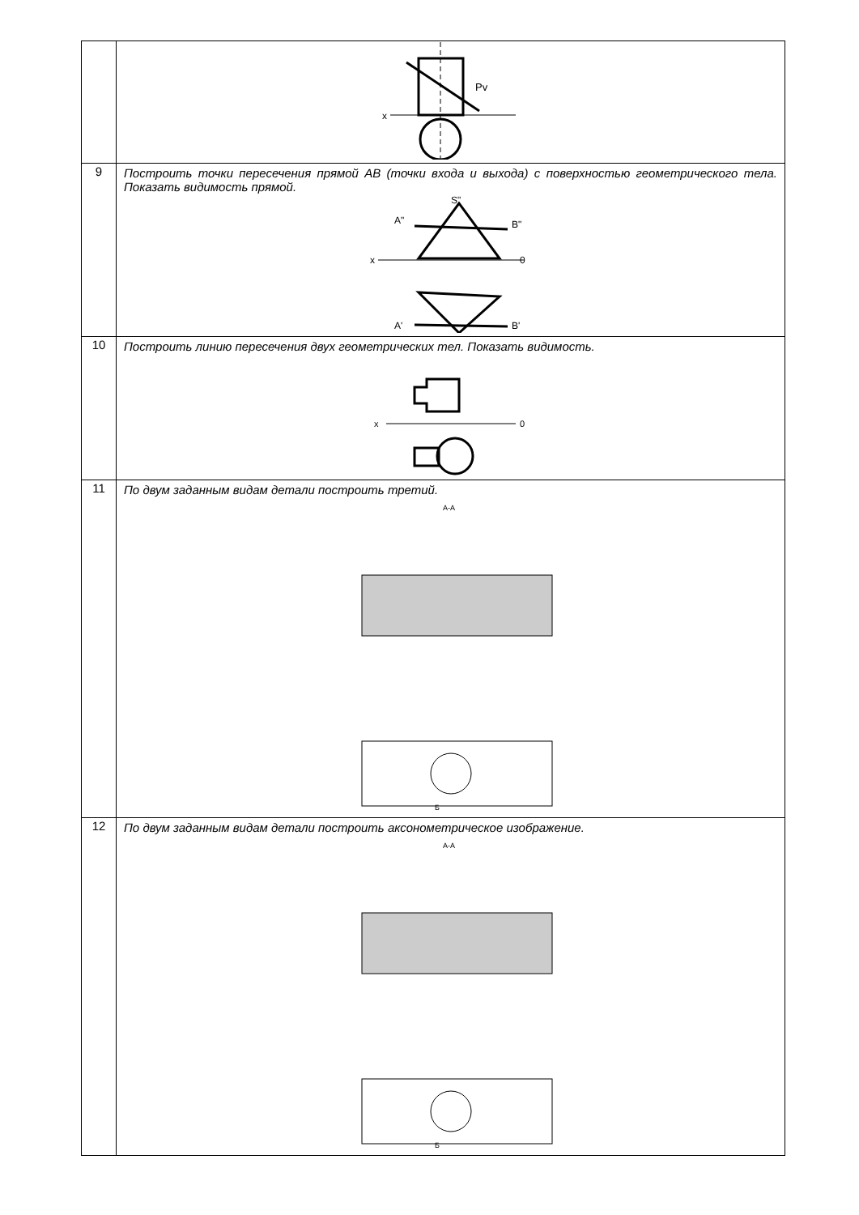| | x Pv |
| 9 | Построить точки пересечения прямой AB (точки входа и выхода) с поверхностью геометрического тела. Показать видимость прямой. x 0 S" A" B" A' B' |
| 10 | Построить линию пересечения двух геометрических тел. Показать видимость. x 0 |
| 11 | По двум заданным видам детали построить третий. A-A Б |
| 12 | По двум заданным видам детали построить аксонометрическое изображение. A-A Б |